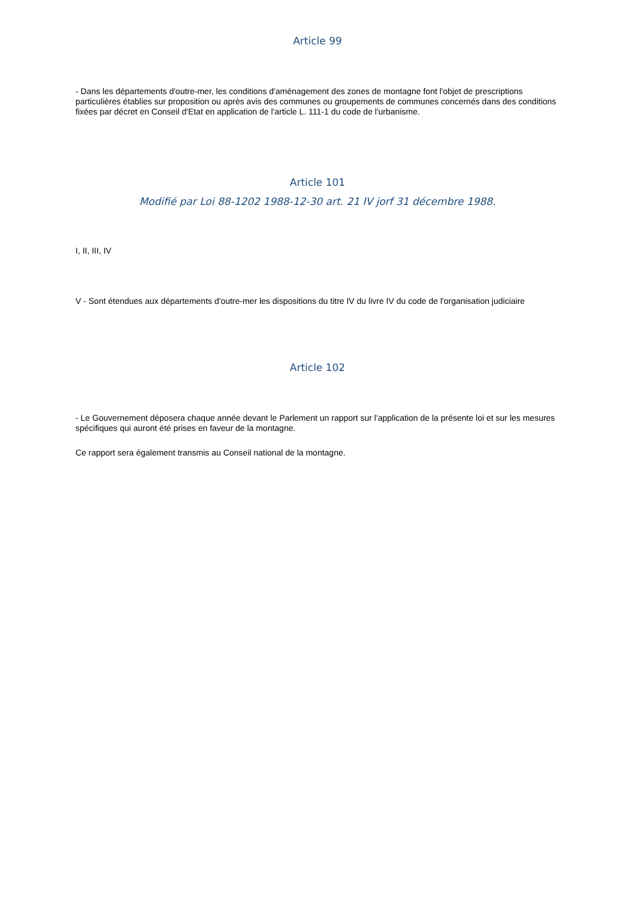Article 99
- Dans les départements d'outre-mer, les conditions d'aménagement des zones de montagne font l'objet de prescriptions particulières établies sur proposition ou après avis des communes ou groupements de communes concernés dans des conditions fixées par décret en Conseil d'Etat en application de l'article L. 111-1 du code de l'urbanisme.
Article 101
Modifié par Loi 88-1202 1988-12-30 art. 21 IV jorf 31 décembre 1988.
I, II, III, IV
V - Sont étendues aux départements d'outre-mer les dispositions du titre IV du livre IV du code de l'organisation judiciaire
Article 102
- Le Gouvernement déposera chaque année devant le Parlement un rapport sur l'application de la présente loi et sur les mesures spécifiques qui auront été prises en faveur de la montagne.
Ce rapport sera également transmis au Conseil national de la montagne.